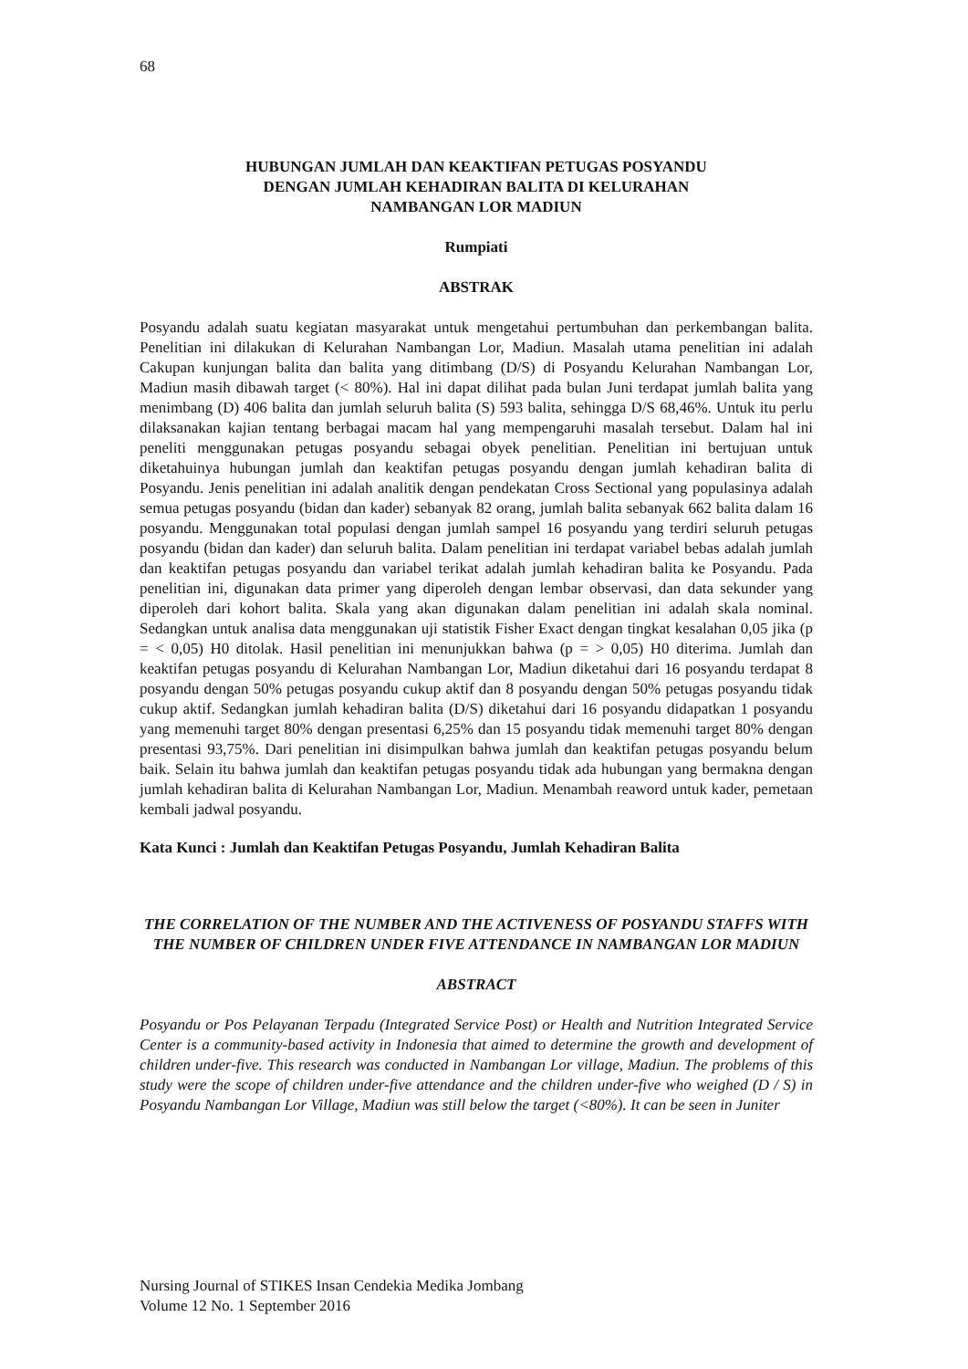68
HUBUNGAN JUMLAH DAN KEAKTIFAN PETUGAS POSYANDU
DENGAN JUMLAH KEHADIRAN BALITA DI KELURAHAN
NAMBANGAN LOR MADIUN
Rumpiati
ABSTRAK
Posyandu adalah suatu kegiatan masyarakat untuk mengetahui pertumbuhan dan perkembangan balita. Penelitian ini dilakukan di Kelurahan Nambangan Lor, Madiun. Masalah utama penelitian ini adalah Cakupan kunjungan balita dan balita yang ditimbang (D/S) di Posyandu Kelurahan Nambangan Lor, Madiun masih dibawah target (< 80%). Hal ini dapat dilihat pada bulan Juni terdapat jumlah balita yang menimbang (D) 406 balita dan jumlah seluruh balita (S) 593 balita, sehingga D/S 68,46%. Untuk itu perlu dilaksanakan kajian tentang berbagai macam hal yang mempengaruhi masalah tersebut. Dalam hal ini peneliti menggunakan petugas posyandu sebagai obyek penelitian. Penelitian ini bertujuan untuk diketahuinya hubungan jumlah dan keaktifan petugas posyandu dengan jumlah kehadiran balita di Posyandu. Jenis penelitian ini adalah analitik dengan pendekatan Cross Sectional yang populasinya adalah semua petugas posyandu (bidan dan kader) sebanyak 82 orang, jumlah balita sebanyak 662 balita dalam 16 posyandu. Menggunakan total populasi dengan jumlah sampel 16 posyandu yang terdiri seluruh petugas posyandu (bidan dan kader) dan seluruh balita. Dalam penelitian ini terdapat variabel bebas adalah jumlah dan keaktifan petugas posyandu dan variabel terikat adalah jumlah kehadiran balita ke Posyandu. Pada penelitian ini, digunakan data primer yang diperoleh dengan lembar observasi, dan data sekunder yang diperoleh dari kohort balita. Skala yang akan digunakan dalam penelitian ini adalah skala nominal. Sedangkan untuk analisa data menggunakan uji statistik Fisher Exact dengan tingkat kesalahan 0,05 jika (p = < 0,05) H0 ditolak. Hasil penelitian ini menunjukkan bahwa (p = > 0,05) H0 diterima. Jumlah dan keaktifan petugas posyandu di Kelurahan Nambangan Lor, Madiun diketahui dari 16 posyandu terdapat 8 posyandu dengan 50% petugas posyandu cukup aktif dan 8 posyandu dengan 50% petugas posyandu tidak cukup aktif. Sedangkan jumlah kehadiran balita (D/S) diketahui dari 16 posyandu didapatkan 1 posyandu yang memenuhi target 80% dengan presentasi 6,25% dan 15 posyandu tidak memenuhi target 80% dengan presentasi 93,75%. Dari penelitian ini disimpulkan bahwa jumlah dan keaktifan petugas posyandu belum baik. Selain itu bahwa jumlah dan keaktifan petugas posyandu tidak ada hubungan yang bermakna dengan jumlah kehadiran balita di Kelurahan Nambangan Lor, Madiun. Menambah reaword untuk kader, pemetaan kembali jadwal posyandu.
Kata Kunci : Jumlah dan Keaktifan Petugas Posyandu, Jumlah Kehadiran Balita
THE CORRELATION OF THE NUMBER AND THE ACTIVENESS OF POSYANDU STAFFS WITH THE NUMBER OF CHILDREN UNDER FIVE ATTENDANCE IN NAMBANGAN LOR MADIUN
ABSTRACT
Posyandu or Pos Pelayanan Terpadu (Integrated Service Post) or Health and Nutrition Integrated Service Center is a community-based activity in Indonesia that aimed to determine the growth and development of children under-five. This research was conducted in Nambangan Lor village, Madiun. The problems of this study were the scope of children under-five attendance and the children under-five who weighed (D / S) in Posyandu Nambangan Lor Village, Madiun was still below the target (<80%). It can be seen in Juniter
Nursing Journal of STIKES Insan Cendekia Medika Jombang
Volume 12 No. 1 September 2016